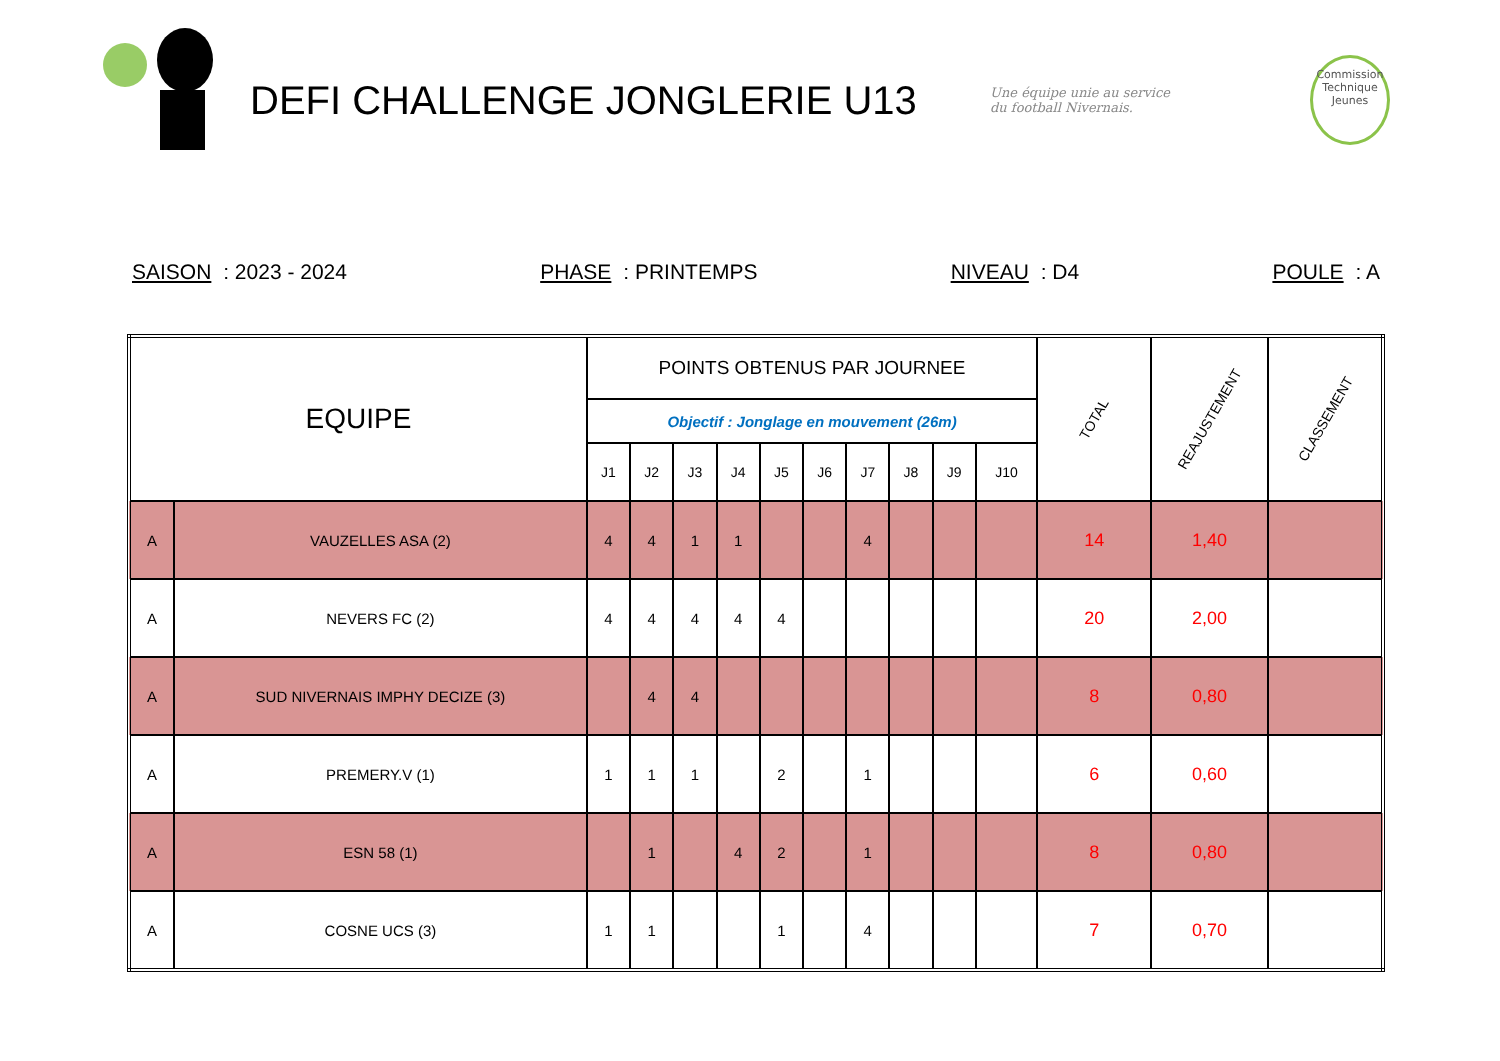DEFI CHALLENGE JONGLERIE U13
Une équipe unie au service
du football Nivernais.
Commission
Technique
Jeunes
SAISON : 2023 - 2024 PHASE : PRINTEMPS NIVEAU : D4 POULE : A
| EQUIPE | | POINTS OBTENUS PAR JOURNEE | | | | | | | | | | TOTAL | REAJUSTEMENT | CLASSEMENT |
| --- | --- | --- | --- | --- | --- | --- | --- | --- | --- | --- | --- | --- | --- | --- |
| | | Objectif : Jonglage en mouvement (26m) | | | | | | | | | | | | |
| | | J1 | J2 | J3 | J4 | J5 | J6 | J7 | J8 | J9 | J10 | | | |
| A | VAUZELLES ASA (2) | 4 | 4 | 1 | 1 | | | 4 | | | | 14 | 1,40 | |
| A | NEVERS FC (2) | 4 | 4 | 4 | 4 | 4 | | | | | | 20 | 2,00 | |
| A | SUD NIVERNAIS IMPHY DECIZE (3) | | 4 | 4 | | | | | | | | 8 | 0,80 | |
| A | PREMERY.V (1) | 1 | 1 | 1 | | 2 | | 1 | | | | 6 | 0,60 | |
| A | ESN 58 (1) | | 1 | | 4 | 2 | | 1 | | | | 8 | 0,80 | |
| A | COSNE UCS (3) | 1 | 1 | | | 1 | | 4 | | | | 7 | 0,70 | |